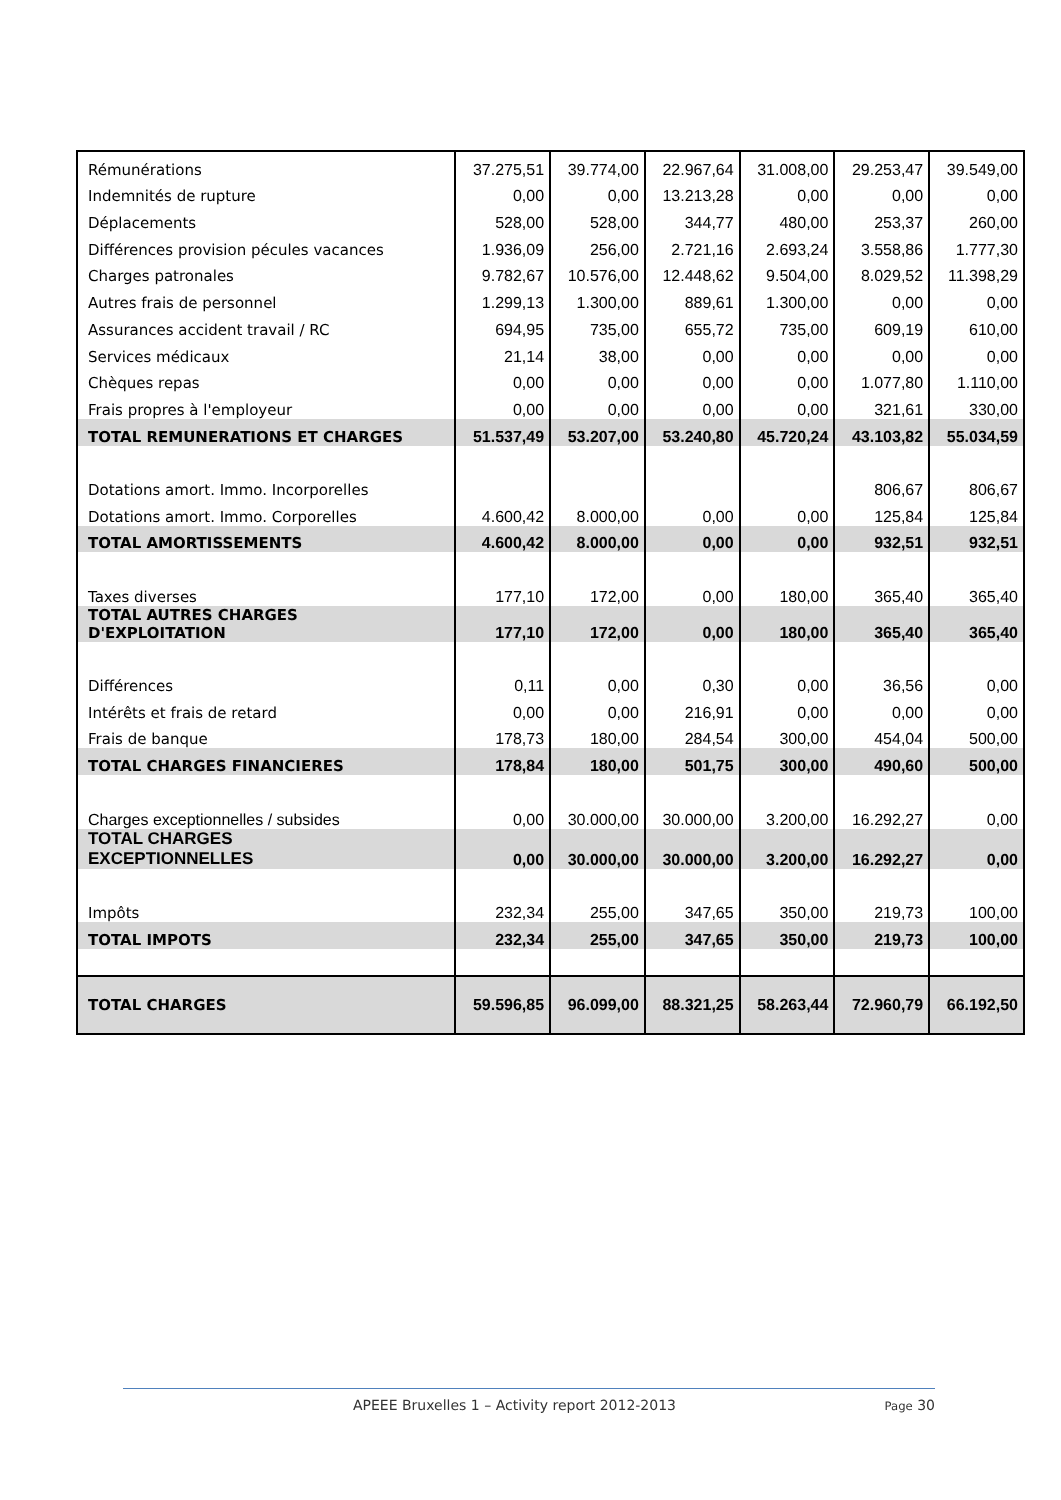| Rémunérations | 37.275,51 | 39.774,00 | 22.967,64 | 31.008,00 | 29.253,47 | 39.549,00 |
| Indemnités de rupture | 0,00 | 0,00 | 13.213,28 | 0,00 | 0,00 | 0,00 |
| Déplacements | 528,00 | 528,00 | 344,77 | 480,00 | 253,37 | 260,00 |
| Différences provision pécules vacances | 1.936,09 | 256,00 | 2.721,16 | 2.693,24 | 3.558,86 | 1.777,30 |
| Charges patronales | 9.782,67 | 10.576,00 | 12.448,62 | 9.504,00 | 8.029,52 | 11.398,29 |
| Autres frais de personnel | 1.299,13 | 1.300,00 | 889,61 | 1.300,00 | 0,00 | 0,00 |
| Assurances accident travail / RC | 694,95 | 735,00 | 655,72 | 735,00 | 609,19 | 610,00 |
| Services médicaux | 21,14 | 38,00 | 0,00 | 0,00 | 0,00 | 0,00 |
| Chèques repas | 0,00 | 0,00 | 0,00 | 0,00 | 1.077,80 | 1.110,00 |
| Frais propres à l'employeur | 0,00 | 0,00 | 0,00 | 0,00 | 321,61 | 330,00 |
| TOTAL REMUNERATIONS ET CHARGES | 51.537,49 | 53.207,00 | 53.240,80 | 45.720,24 | 43.103,82 | 55.034,59 |
| Dotations amort. Immo. Incorporelles | | | | | 806,67 | 806,67 |
| Dotations amort. Immo. Corporelles | 4.600,42 | 8.000,00 | 0,00 | 0,00 | 125,84 | 125,84 |
| TOTAL AMORTISSEMENTS | 4.600,42 | 8.000,00 | 0,00 | 0,00 | 932,51 | 932,51 |
| Taxes diverses | 177,10 | 172,00 | 0,00 | 180,00 | 365,40 | 365,40 |
| TOTAL AUTRES CHARGES D'EXPLOITATION | 177,10 | 172,00 | 0,00 | 180,00 | 365,40 | 365,40 |
| Différences | 0,11 | 0,00 | 0,30 | 0,00 | 36,56 | 0,00 |
| Intérêts et frais de retard | 0,00 | 0,00 | 216,91 | 0,00 | 0,00 | 0,00 |
| Frais de banque | 178,73 | 180,00 | 284,54 | 300,00 | 454,04 | 500,00 |
| TOTAL CHARGES FINANCIERES | 178,84 | 180,00 | 501,75 | 300,00 | 490,60 | 500,00 |
| Charges exceptionnelles / subsides | 0,00 | 30.000,00 | 30.000,00 | 3.200,00 | 16.292,27 | 0,00 |
| TOTAL CHARGES EXCEPTIONNELLES | 0,00 | 30.000,00 | 30.000,00 | 3.200,00 | 16.292,27 | 0,00 |
| Impôts | 232,34 | 255,00 | 347,65 | 350,00 | 219,73 | 100,00 |
| TOTAL IMPOTS | 232,34 | 255,00 | 347,65 | 350,00 | 219,73 | 100,00 |
| TOTAL CHARGES | 59.596,85 | 96.099,00 | 88.321,25 | 58.263,44 | 72.960,79 | 66.192,50 |
APEEE Bruxelles 1 – Activity report 2012-2013 Page 30